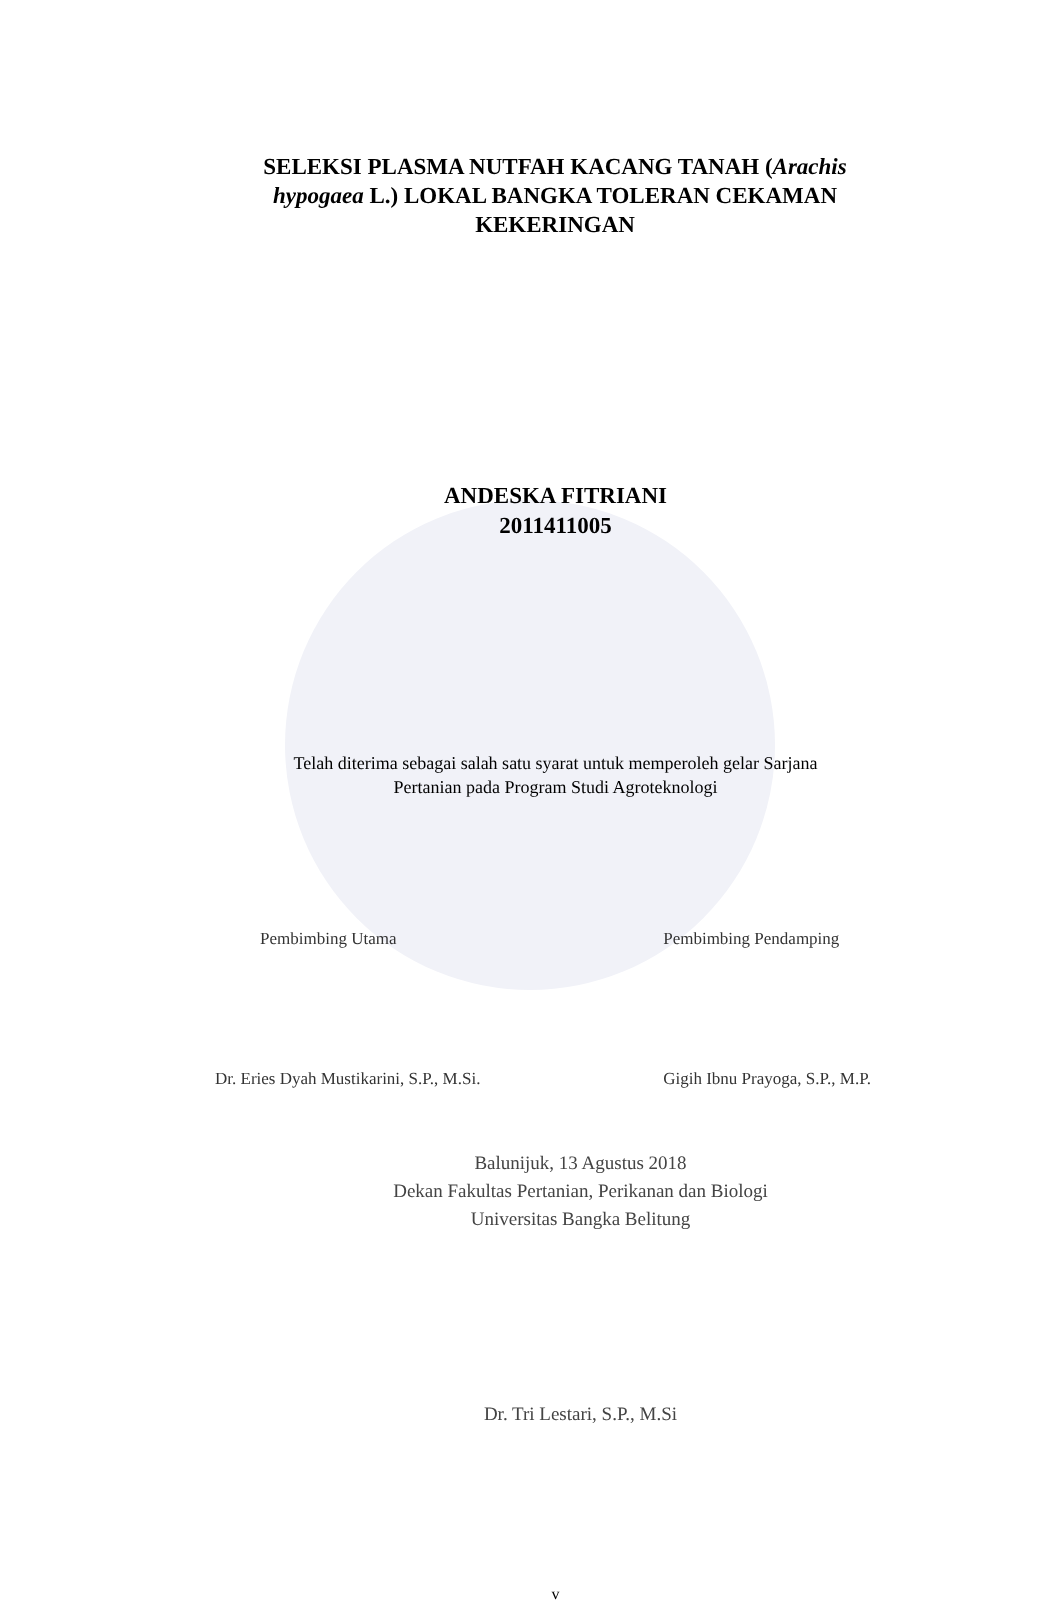SELEKSI PLASMA NUTFAH KACANG TANAH (Arachis hypogaea L.) LOKAL BANGKA TOLERAN CEKAMAN KEKERINGAN
ANDESKA FITRIANI
2011411005
Telah diterima sebagai salah satu syarat untuk memperoleh gelar Sarjana
Pertanian pada Program Studi Agroteknologi
Pembimbing Utama
Dr. Eries Dyah Mustikarini, S.P., M.Si.
Pembimbing Pendamping
Gigih Ibnu Prayoga, S.P., M.P.
Balunijuk, 13 Agustus 2018
Dekan Fakultas Pertanian, Perikanan dan Biologi
Universitas Bangka Belitung
Dr. Tri Lestari, S.P., M.Si
v